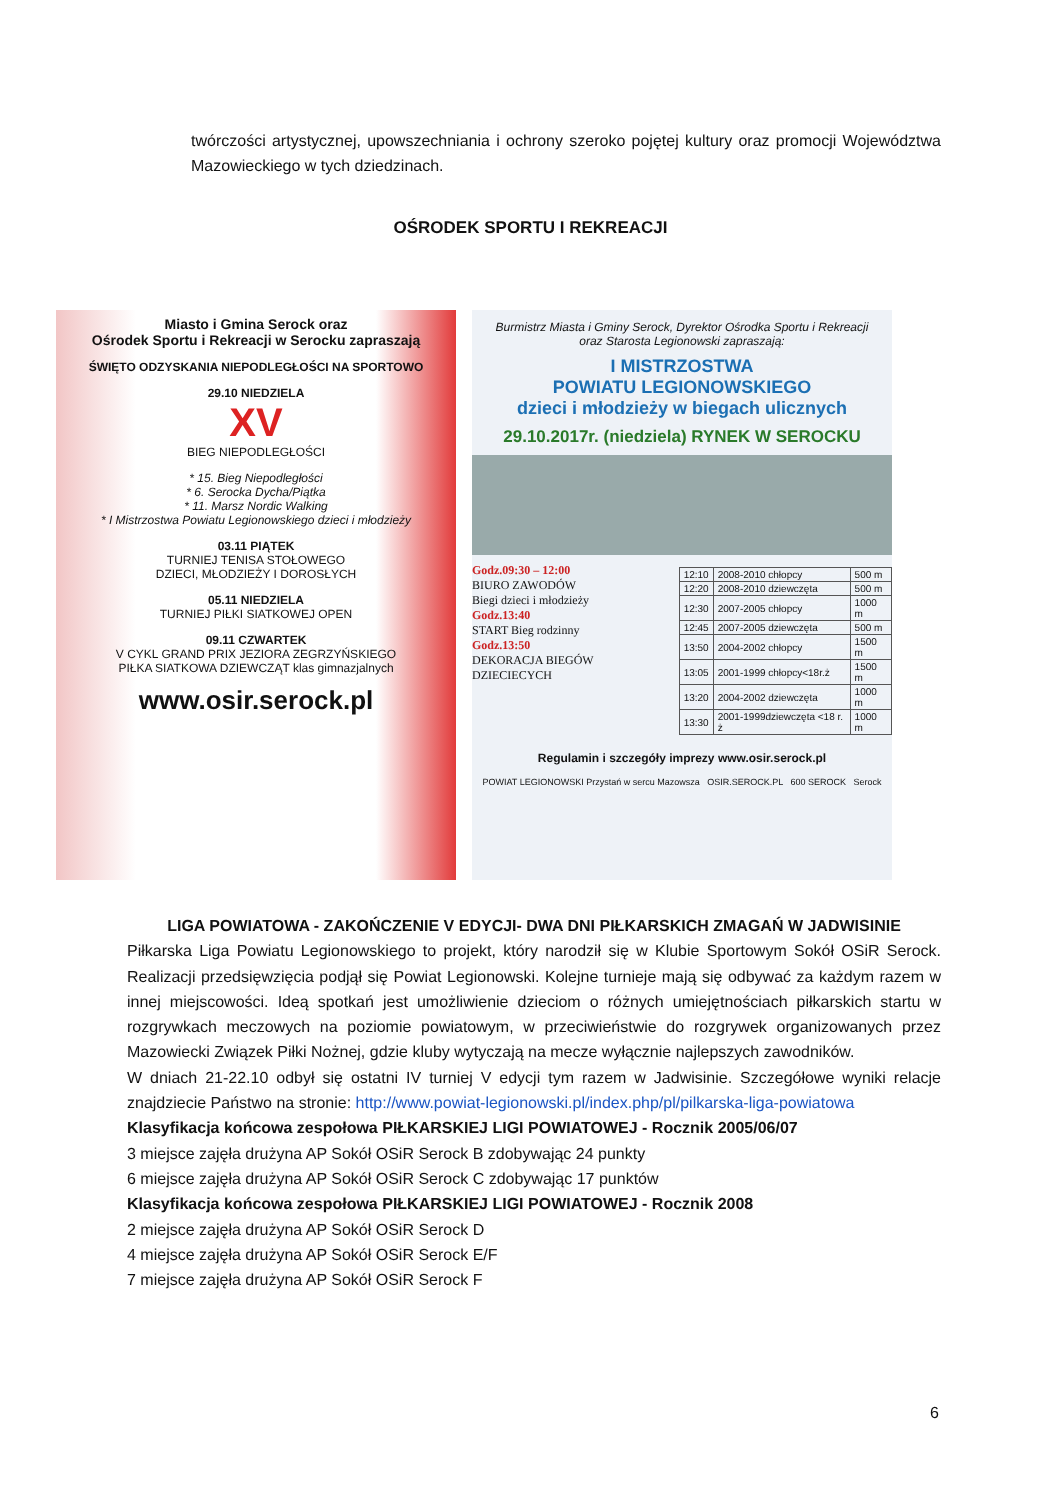twórczości artystycznej, upowszechniania i ochrony szeroko pojętej kultury oraz promocji Województwa Mazowieckiego w tych dziedzinach.
OŚRODEK SPORTU I REKREACJI
Miasto i Gmina Serock oraz
Ośrodek Sportu i Rekreacji w Serocku zapraszają
ŚWIĘTO ODZYSKANIA NIEPODLEGŁOŚCI NA SPORTOWO
29.10 NIEDZIELA
XV
BIEG NIEPODLEGŁOŚCI
* 15. Bieg Niepodległości
* 6. Serocka Dycha/Piątka
* 11. Marsz Nordic Walking
* I Mistrzostwa Powiatu Legionowskiego dzieci i młodzieży
03.11 PIĄTEK
TURNIEJ TENISA STOŁOWEGO
DZIECI, MŁODZIEŻY I DOROSŁYCH
05.11 NIEDZIELA
TURNIEJ PIŁKI SIATKOWEJ OPEN
09.11 CZWARTEK
V CYKL GRAND PRIX JEZIORA ZEGRZYŃSKIEGO
PIŁKA SIATKOWA DZIEWCZĄT klas gimnazjalnych
www.osir.serock.pl
Burmistrz Miasta i Gminy Serock, Dyrektor Ośrodka Sportu i Rekreacji
oraz Starosta Legionowski zapraszają:
I MISTRZOSTWA
POWIATU LEGIONOWSKIEGO
dzieci i młodzieży w biegach ulicznych
29.10.2017r. (niedziela) RYNEK W SEROCKU
Godz.09:30 – 12:00
BIURO ZAWODÓW
Biegi dzieci i młodzieży
Godz.13:40
START Bieg rodzinny
Godz.13:50
DEKORACJA BIEGÓW DZIECIECYCH
| 12:10 | 2008-2010 chłopcy | 500 m |
| 12:20 | 2008-2010 dziewczęta | 500 m |
| 12:30 | 2007-2005 chłopcy | 1000 m |
| 12:45 | 2007-2005 dziewczęta | 500 m |
| 13:50 | 2004-2002 chłopcy | 1500 m |
| 13:05 | 2001-1999 chłopcy<18r.ż | 1500 m |
| 13:20 | 2004-2002 dziewczęta | 1000 m |
| 13:30 | 2001-1999dziewczęta <18 r. ż | 1000 m |
Regulamin i szczegóły imprezy www.osir.serock.pl
POWIAT LEGIONOWSKI Przystań w sercu Mazowsza OSIR.SEROCK.PL 600 SEROCK Serock
LIGA POWIATOWA - ZAKOŃCZENIE V EDYCJI- DWA DNI PIŁKARSKICH ZMAGAŃ W JADWISINIE
Piłkarska Liga Powiatu Legionowskiego to projekt, który narodził się w Klubie Sportowym Sokół OSiR Serock. Realizacji przedsięwzięcia podjął się Powiat Legionowski. Kolejne turnieje mają się odbywać za każdym razem w innej miejscowości. Ideą spotkań jest umożliwienie dzieciom o różnych umiejętnościach piłkarskich startu w rozgrywkach meczowych na poziomie powiatowym, w przeciwieństwie do rozgrywek organizowanych przez Mazowiecki Związek Piłki Nożnej, gdzie kluby wytyczają na mecze wyłącznie najlepszych zawodników.
W dniach 21-22.10 odbył się ostatni IV turniej V edycji tym razem w Jadwisinie. Szczegółowe wyniki relacje znajdziecie Państwo na stronie: http://www.powiat-legionowski.pl/index.php/pl/pilkarska-liga-powiatowa
Klasyfikacja końcowa zespołowa PIŁKARSKIEJ LIGI POWIATOWEJ - Rocznik 2005/06/07
3 miejsce zajęła drużyna AP Sokół OSiR Serock B zdobywając 24 punkty
6 miejsce zajęła drużyna AP Sokół OSiR Serock C zdobywając 17 punktów
Klasyfikacja końcowa zespołowa PIŁKARSKIEJ LIGI POWIATOWEJ - Rocznik 2008
2 miejsce zajęła drużyna AP Sokół OSiR Serock D
4 miejsce zajęła drużyna AP Sokół OSiR Serock E/F
7 miejsce zajęła drużyna AP Sokół OSiR Serock F
6